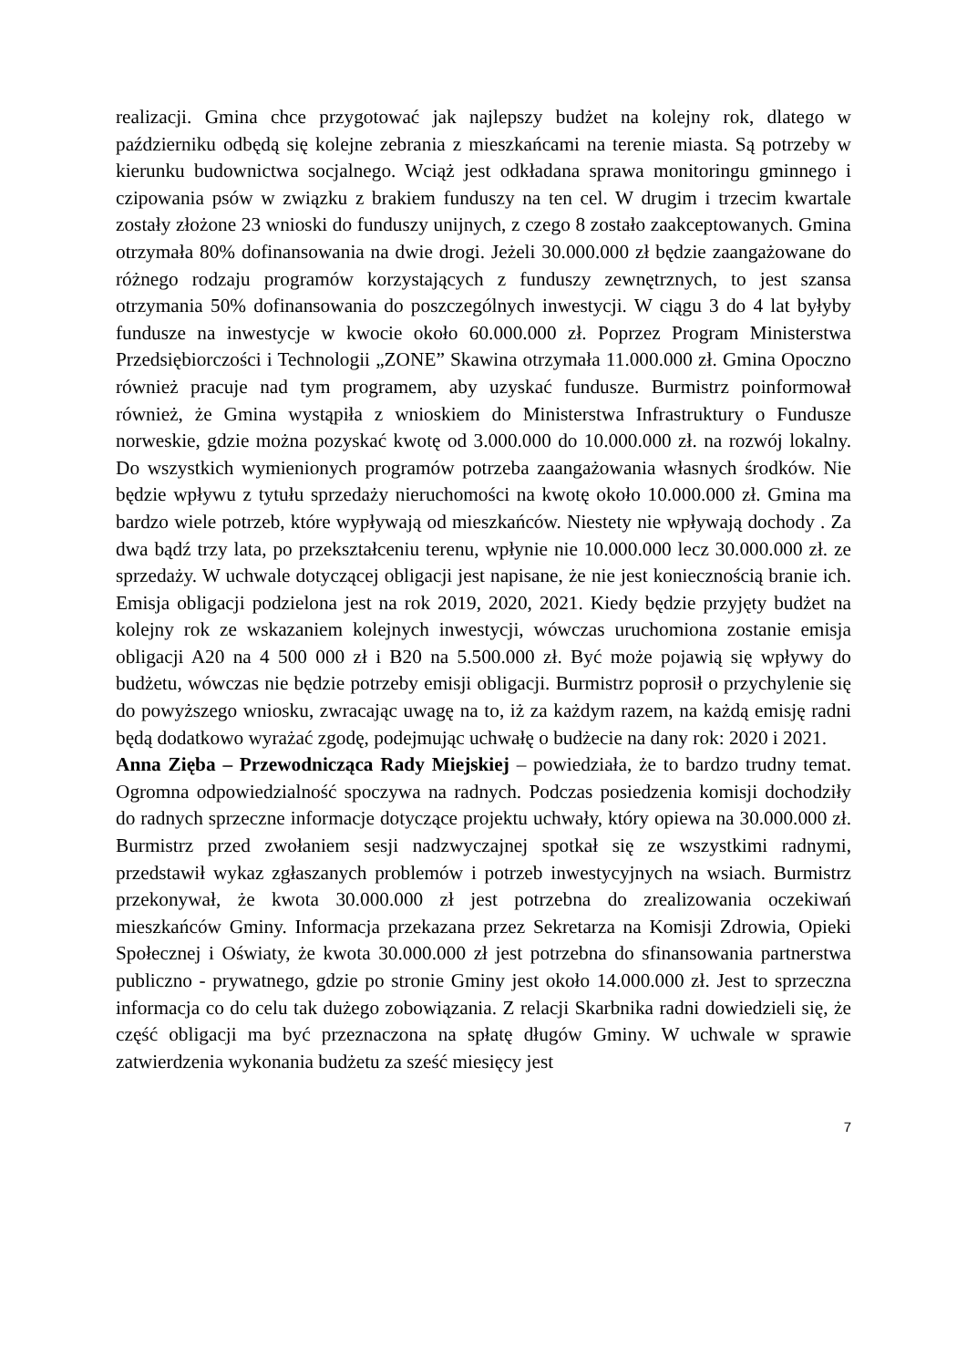realizacji. Gmina chce przygotować jak najlepszy budżet na kolejny rok, dlatego w październiku odbędą się kolejne zebrania z mieszkańcami na terenie miasta. Są potrzeby w kierunku budownictwa socjalnego. Wciąż jest odkładana sprawa monitoringu gminnego i czipowania psów w związku z brakiem funduszy na ten cel. W drugim i trzecim kwartale zostały złożone 23 wnioski do funduszy unijnych, z czego 8 zostało zaakceptowanych. Gmina otrzymała 80% dofinansowania na dwie drogi. Jeżeli 30.000.000 zł będzie zaangażowane do różnego rodzaju programów korzystających z funduszy zewnętrznych, to jest szansa otrzymania 50% dofinansowania do poszczególnych inwestycji. W ciągu 3 do 4 lat byłyby fundusze na inwestycje w kwocie około 60.000.000 zł. Poprzez Program Ministerstwa Przedsiębiorczości i Technologii „ZONE” Skawina otrzymała 11.000.000 zł. Gmina Opoczno również pracuje nad tym programem, aby uzyskać fundusze. Burmistrz poinformował również, że Gmina wystąpiła z wnioskiem do Ministerstwa Infrastruktury o Fundusze norweskie, gdzie można pozyskać kwotę od 3.000.000 do 10.000.000 zł. na rozwój lokalny. Do wszystkich wymienionych programów potrzeba zaangażowania własnych środków. Nie będzie wpływu z tytułu sprzedaży nieruchomości na kwotę około 10.000.000 zł. Gmina ma bardzo wiele potrzeb, które wypływają od mieszkańców. Niestety nie wpływają dochody . Za dwa bądź trzy lata, po przekształceniu terenu, wpłynie nie 10.000.000 lecz 30.000.000 zł. ze sprzedaży. W uchwale dotyczącej obligacji jest napisane, że nie jest koniecznością branie ich. Emisja obligacji podzielona jest na rok 2019, 2020, 2021. Kiedy będzie przyjęty budżet na kolejny rok ze wskazaniem kolejnych inwestycji, wówczas uruchomiona zostanie emisja obligacji A20 na 4 500 000 zł i B20 na 5.500.000 zł. Być może pojawią się wpływy do budżetu, wówczas nie będzie potrzeby emisji obligacji. Burmistrz poprosił o przychylenie się do powyższego wniosku, zwracając uwagę na to, iż za każdym razem, na każdą emisję radni będą dodatkowo wyrażać zgodę, podejmując uchwałę o budżecie na dany rok: 2020 i 2021.
Anna Zięba – Przewodnicząca Rady Miejskiej – powiedziała, że to bardzo trudny temat. Ogromna odpowiedzialność spoczywa na radnych. Podczas posiedzenia komisji dochodziły do radnych sprzeczne informacje dotyczące projektu uchwały, który opiewa na 30.000.000 zł. Burmistrz przed zwołaniem sesji nadzwyczajnej spotkał się ze wszystkimi radnymi, przedstawił wykaz zgłaszanych problemów i potrzeb inwestycyjnych na wsiach. Burmistrz przekonywał, że kwota 30.000.000 zł jest potrzebna do zrealizowania oczekiwań mieszkańców Gminy. Informacja przekazana przez Sekretarza na Komisji Zdrowia, Opieki Społecznej i Oświaty, że kwota 30.000.000 zł jest potrzebna do sfinansowania partnerstwa publiczno - prywatnego, gdzie po stronie Gminy jest około 14.000.000 zł. Jest to sprzeczna informacja co do celu tak dużego zobowiązania. Z relacji Skarbnika radni dowiedzieli się, że część obligacji ma być przeznaczona na spłatę długów Gminy. W uchwale w sprawie zatwierdzenia wykonania budżetu za sześć miesięcy jest
7